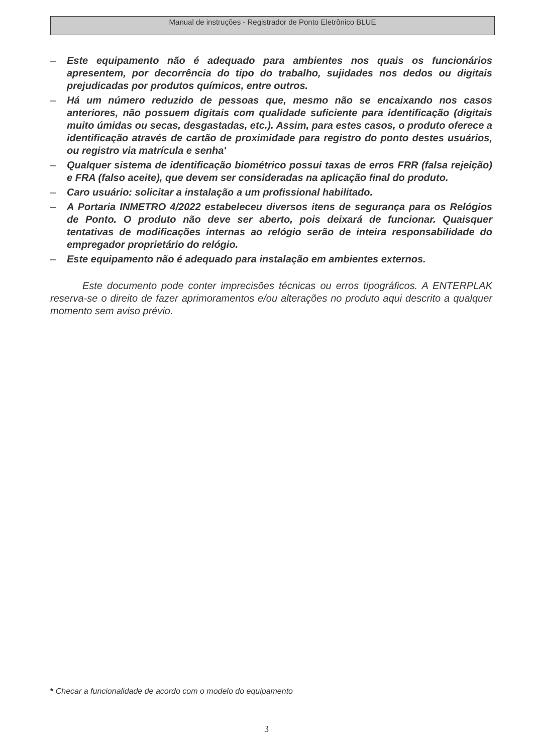Manual de instruções - Registrador de Ponto Eletrônico BLUE
– Este equipamento não é adequado para ambientes nos quais os funcionários apresentem, por decorrência do tipo do trabalho, sujidades nos dedos ou digitais prejudicadas por produtos químicos, entre outros.
– Há um número reduzido de pessoas que, mesmo não se encaixando nos casos anteriores, não possuem digitais com qualidade suficiente para identificação (digitais muito úmidas ou secas, desgastadas, etc.). Assim, para estes casos, o produto oferece a identificação através de cartão de proximidade para registro do ponto destes usuários, ou registro via matrícula e senha'
– Qualquer sistema de identificação biométrico possui taxas de erros FRR (falsa rejeição) e FRA (falso aceite), que devem ser consideradas na aplicação final do produto.
– Caro usuário: solicitar a instalação a um profissional habilitado.
– A Portaria INMETRO 4/2022 estabeleceu diversos itens de segurança para os Relógios de Ponto. O produto não deve ser aberto, pois deixará de funcionar. Quaisquer tentativas de modificações internas ao relógio serão de inteira responsabilidade do empregador proprietário do relógio.
– Este equipamento não é adequado para instalação em ambientes externos.
Este documento pode conter imprecisões técnicas ou erros tipográficos. A ENTERPLAK reserva-se o direito de fazer aprimoramentos e/ou alterações no produto aqui descrito a qualquer momento sem aviso prévio.
* Checar a funcionalidade de acordo com o modelo do equipamento
3